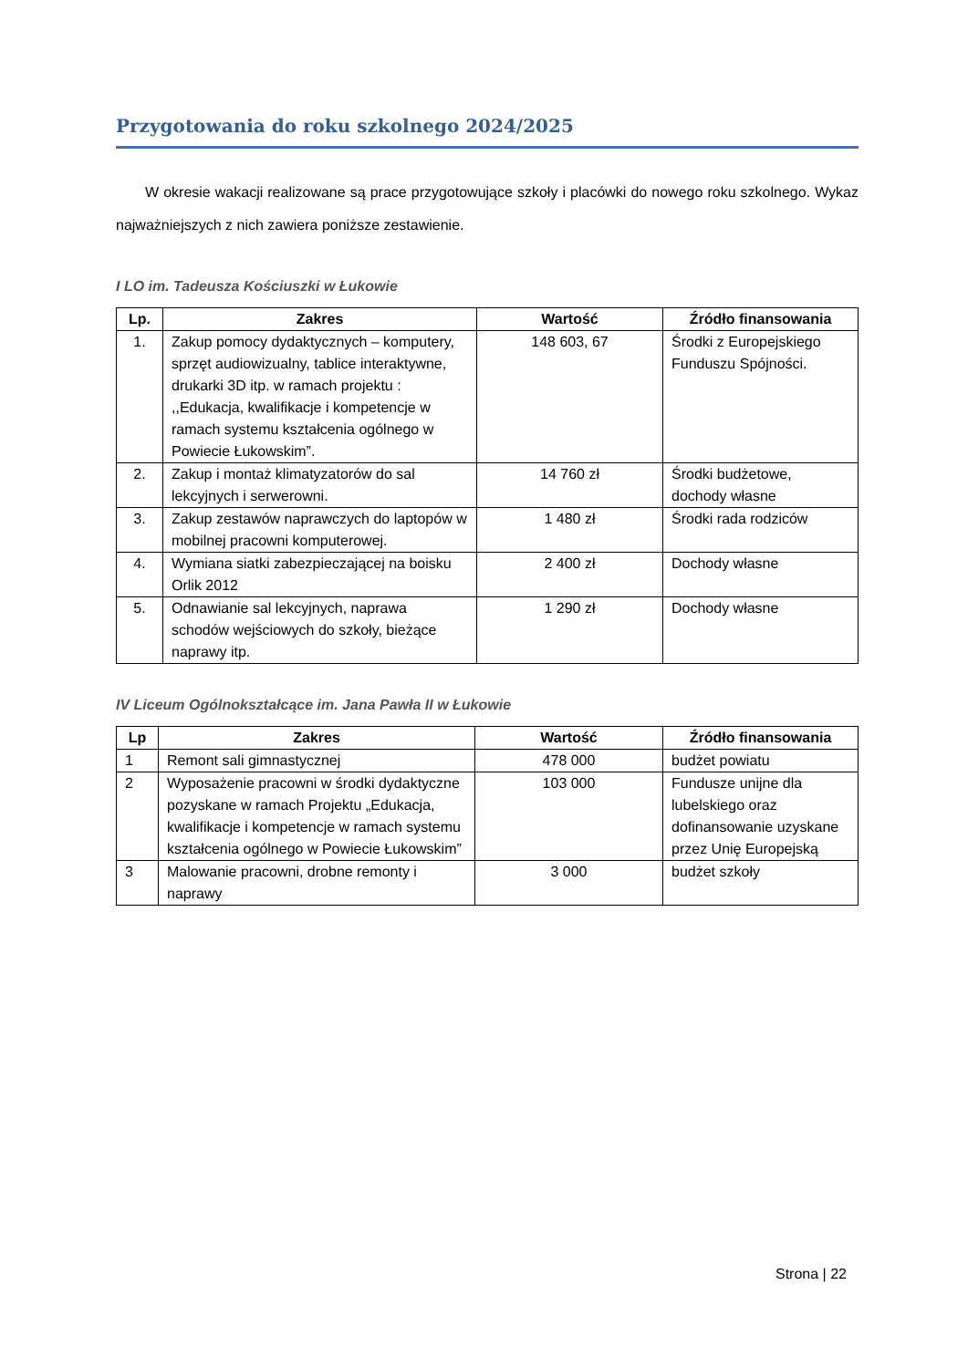Przygotowania do roku szkolnego 2024/2025
W okresie wakacji realizowane są prace przygotowujące szkoły i placówki do nowego roku szkolnego. Wykaz najważniejszych z nich zawiera poniższe zestawienie.
I LO im. Tadeusza Kościuszki w Łukowie
| Lp. | Zakres | Wartość | Źródło finansowania |
| --- | --- | --- | --- |
| 1. | Zakup pomocy dydaktycznych – komputery, sprzęt audiowizualny, tablice interaktywne, drukarki 3D itp. w ramach projektu : ,,Edukacja, kwalifikacje i kompetencje w ramach systemu kształcenia ogólnego w Powiecie Łukowskim”. | 148 603, 67 | Środki z Europejskiego Funduszu Spójności. |
| 2. | Zakup i montaż klimatyzatorów do sal lekcyjnych i serwerowni. | 14 760 zł | Środki budżetowe, dochody własne |
| 3. | Zakup zestawów naprawczych do laptopów w mobilnej pracowni komputerowej. | 1 480 zł | Środki rada rodziców |
| 4. | Wymiana siatki zabezpieczającej na boisku Orlik 2012 | 2 400 zł | Dochody własne |
| 5. | Odnawianie sal lekcyjnych, naprawa schodów wejściowych do szkoły, bieżące naprawy itp. | 1 290 zł | Dochody własne |
IV Liceum Ogólnokształcące im. Jana Pawła II w Łukowie
| Lp | Zakres | Wartość | Źródło finansowania |
| --- | --- | --- | --- |
| 1 | Remont sali gimnastycznej | 478 000 | budżet powiatu |
| 2 | Wyposażenie pracowni w środki dydaktyczne pozyskane w ramach Projektu „Edukacja, kwalifikacje i kompetencje w ramach systemu kształcenia ogólnego w Powiecie Łukowskim” | 103 000 | Fundusze unijne dla lubelskiego oraz dofinansowanie uzyskane przez Unię Europejską |
| 3 | Malowanie pracowni, drobne remonty i naprawy | 3 000 | budżet szkoły |
Strona | 22